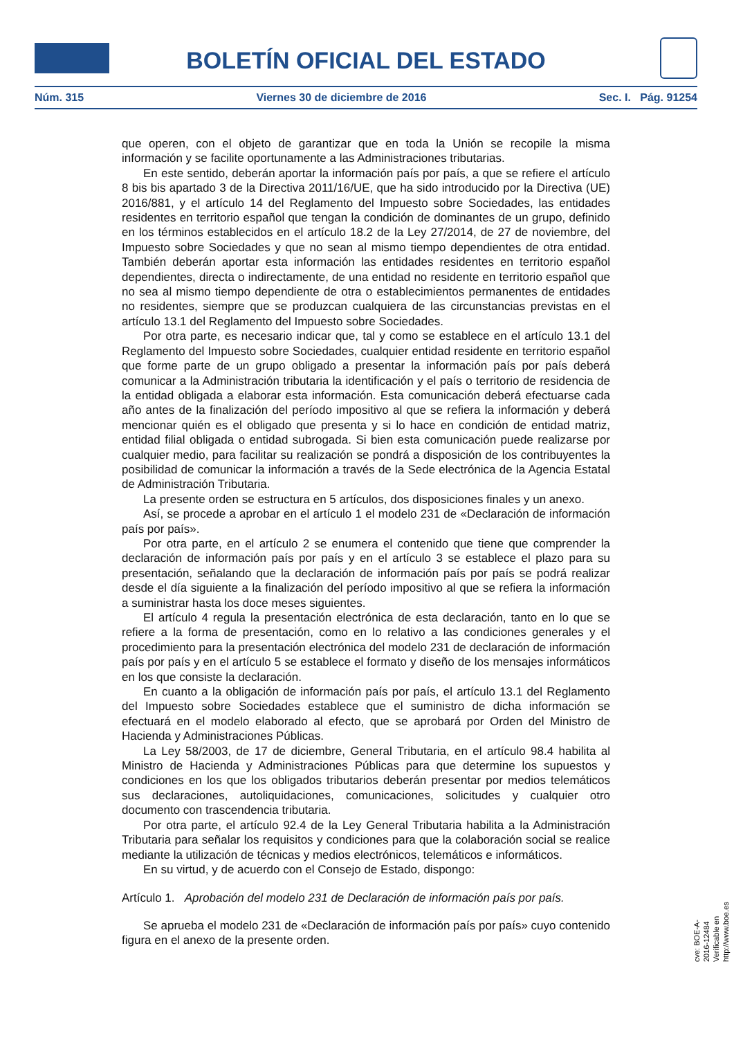BOLETÍN OFICIAL DEL ESTADO
Núm. 315 Viernes 30 de diciembre de 2016 Sec. I. Pág. 91254
que operen, con el objeto de garantizar que en toda la Unión se recopile la misma información y se facilite oportunamente a las Administraciones tributarias.
En este sentido, deberán aportar la información país por país, a que se refiere el artículo 8 bis bis apartado 3 de la Directiva 2011/16/UE, que ha sido introducido por la Directiva (UE) 2016/881, y el artículo 14 del Reglamento del Impuesto sobre Sociedades, las entidades residentes en territorio español que tengan la condición de dominantes de un grupo, definido en los términos establecidos en el artículo 18.2 de la Ley 27/2014, de 27 de noviembre, del Impuesto sobre Sociedades y que no sean al mismo tiempo dependientes de otra entidad. También deberán aportar esta información las entidades residentes en territorio español dependientes, directa o indirectamente, de una entidad no residente en territorio español que no sea al mismo tiempo dependiente de otra o establecimientos permanentes de entidades no residentes, siempre que se produzcan cualquiera de las circunstancias previstas en el artículo 13.1 del Reglamento del Impuesto sobre Sociedades.
Por otra parte, es necesario indicar que, tal y como se establece en el artículo 13.1 del Reglamento del Impuesto sobre Sociedades, cualquier entidad residente en territorio español que forme parte de un grupo obligado a presentar la información país por país deberá comunicar a la Administración tributaria la identificación y el país o territorio de residencia de la entidad obligada a elaborar esta información. Esta comunicación deberá efectuarse cada año antes de la finalización del período impositivo al que se refiera la información y deberá mencionar quién es el obligado que presenta y si lo hace en condición de entidad matriz, entidad filial obligada o entidad subrogada. Si bien esta comunicación puede realizarse por cualquier medio, para facilitar su realización se pondrá a disposición de los contribuyentes la posibilidad de comunicar la información a través de la Sede electrónica de la Agencia Estatal de Administración Tributaria.
La presente orden se estructura en 5 artículos, dos disposiciones finales y un anexo.
Así, se procede a aprobar en el artículo 1 el modelo 231 de «Declaración de información país por país».
Por otra parte, en el artículo 2 se enumera el contenido que tiene que comprender la declaración de información país por país y en el artículo 3 se establece el plazo para su presentación, señalando que la declaración de información país por país se podrá realizar desde el día siguiente a la finalización del período impositivo al que se refiera la información a suministrar hasta los doce meses siguientes.
El artículo 4 regula la presentación electrónica de esta declaración, tanto en lo que se refiere a la forma de presentación, como en lo relativo a las condiciones generales y el procedimiento para la presentación electrónica del modelo 231 de declaración de información país por país y en el artículo 5 se establece el formato y diseño de los mensajes informáticos en los que consiste la declaración.
En cuanto a la obligación de información país por país, el artículo 13.1 del Reglamento del Impuesto sobre Sociedades establece que el suministro de dicha información se efectuará en el modelo elaborado al efecto, que se aprobará por Orden del Ministro de Hacienda y Administraciones Públicas.
La Ley 58/2003, de 17 de diciembre, General Tributaria, en el artículo 98.4 habilita al Ministro de Hacienda y Administraciones Públicas para que determine los supuestos y condiciones en los que los obligados tributarios deberán presentar por medios telemáticos sus declaraciones, autoliquidaciones, comunicaciones, solicitudes y cualquier otro documento con trascendencia tributaria.
Por otra parte, el artículo 92.4 de la Ley General Tributaria habilita a la Administración Tributaria para señalar los requisitos y condiciones para que la colaboración social se realice mediante la utilización de técnicas y medios electrónicos, telemáticos e informáticos.
En su virtud, y de acuerdo con el Consejo de Estado, dispongo:
Artículo 1. Aprobación del modelo 231 de Declaración de información país por país.
Se aprueba el modelo 231 de «Declaración de información país por país» cuyo contenido figura en el anexo de la presente orden.
cve: BOE-A-2016-12484
Verificable en http://www.boe.es